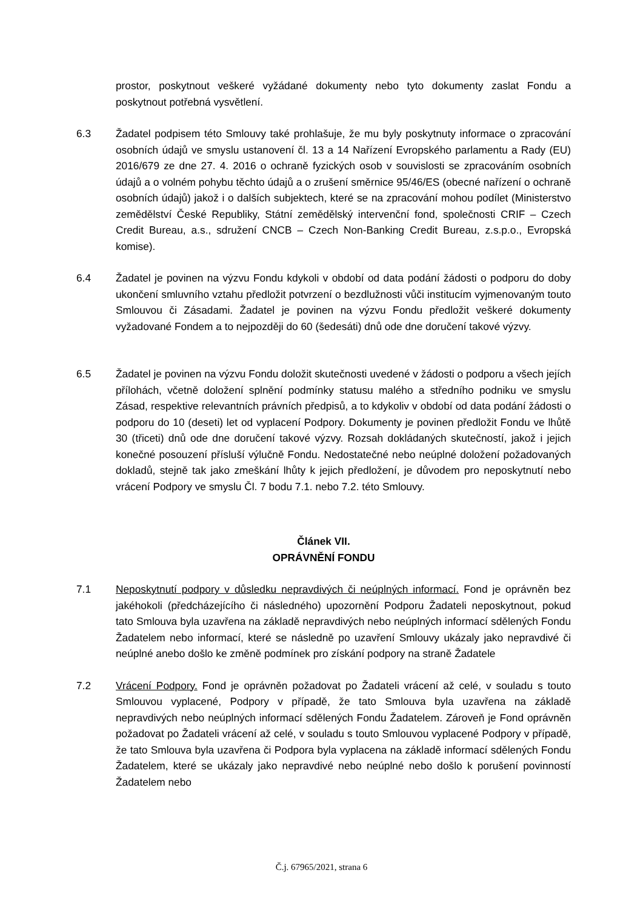prostor, poskytnout veškeré vyžádané dokumenty nebo tyto dokumenty zaslat Fondu a poskytnout potřebná vysvětlení.
6.3 Žadatel podpisem této Smlouvy také prohlašuje, že mu byly poskytnuty informace o zpracování osobních údajů ve smyslu ustanovení čl. 13 a 14 Nařízení Evropského parlamentu a Rady (EU) 2016/679 ze dne 27. 4. 2016 o ochraně fyzických osob v souvislosti se zpracováním osobních údajů a o volném pohybu těchto údajů a o zrušení směrnice 95/46/ES (obecné nařízení o ochraně osobních údajů) jakož i o dalších subjektech, které se na zpracování mohou podílet (Ministerstvo zemědělství České Republiky, Státní zemědělský intervenční fond, společnosti CRIF – Czech Credit Bureau, a.s., sdružení CNCB – Czech Non-Banking Credit Bureau, z.s.p.o., Evropská komise).
6.4 Žadatel je povinen na výzvu Fondu kdykoli v období od data podání žádosti o podporu do doby ukončení smluvního vztahu předložit potvrzení o bezdlužnosti vůči institucím vyjmenovaným touto Smlouvou či Zásadami. Žadatel je povinen na výzvu Fondu předložit veškeré dokumenty vyžadované Fondem a to nejpozději do 60 (šedesáti) dnů ode dne doručení takové výzvy.
6.5 Žadatel je povinen na výzvu Fondu doložit skutečnosti uvedené v žádosti o podporu a všech jejích přílohách, včetně doložení splnění podmínky statusu malého a středního podniku ve smyslu Zásad, respektive relevantních právních předpisů, a to kdykoliv v období od data podání žádosti o podporu do 10 (deseti) let od vyplacení Podpory. Dokumenty je povinen předložit Fondu ve lhůtě 30 (třiceti) dnů ode dne doručení takové výzvy. Rozsah dokládaných skutečností, jakož i jejich konečné posouzení přísluší výlučně Fondu. Nedostatečné nebo neúplné doložení požadovaných dokladů, stejně tak jako zmeškání lhůty k jejich předložení, je důvodem pro neposkytnutí nebo vrácení Podpory ve smyslu Čl. 7 bodu 7.1. nebo 7.2. této Smlouvy.
Článek VII.
OPRÁVNĚNÍ FONDU
7.1 Neposkytnutí podpory v důsledku nepravdivých či neúplných informací. Fond je oprávněn bez jakéhokoli (předcházejícího či následného) upozornění Podporu Žadateli neposkytnout, pokud tato Smlouva byla uzavřena na základě nepravdivých nebo neúplných informací sdělených Fondu Žadatelem nebo informací, které se následně po uzavření Smlouvy ukázaly jako nepravdivé či neúplné anebo došlo ke změně podmínek pro získání podpory na straně Žadatele
7.2 Vrácení Podpory. Fond je oprávněn požadovat po Žadateli vrácení až celé, v souladu s touto Smlouvou vyplacené, Podpory v případě, že tato Smlouva byla uzavřena na základě nepravdivých nebo neúplných informací sdělených Fondu Žadatelem. Zároveň je Fond oprávněn požadovat po Žadateli vrácení až celé, v souladu s touto Smlouvou vyplacené Podpory v případě, že tato Smlouva byla uzavřena či Podpora byla vyplacena na základě informací sdělených Fondu Žadatelem, které se ukázaly jako nepravdivé nebo neúplné nebo došlo k porušení povinností Žadatelem nebo
Č.j. 67965/2021, strana 6